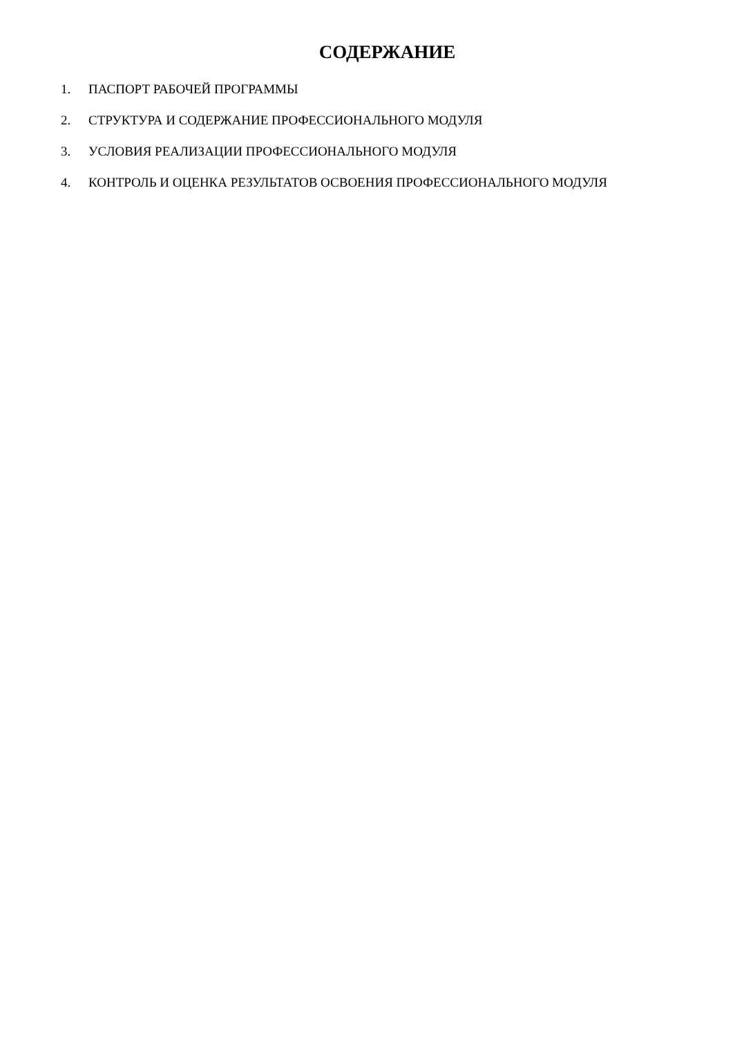СОДЕРЖАНИЕ
1. ПАСПОРТ РАБОЧЕЙ ПРОГРАММЫ
2. СТРУКТУРА И СОДЕРЖАНИЕ ПРОФЕССИОНАЛЬНОГО МОДУЛЯ
3. УСЛОВИЯ РЕАЛИЗАЦИИ ПРОФЕССИОНАЛЬНОГО МОДУЛЯ
4. КОНТРОЛЬ И ОЦЕНКА РЕЗУЛЬТАТОВ ОСВОЕНИЯ ПРОФЕССИОНАЛЬНОГО МОДУЛЯ